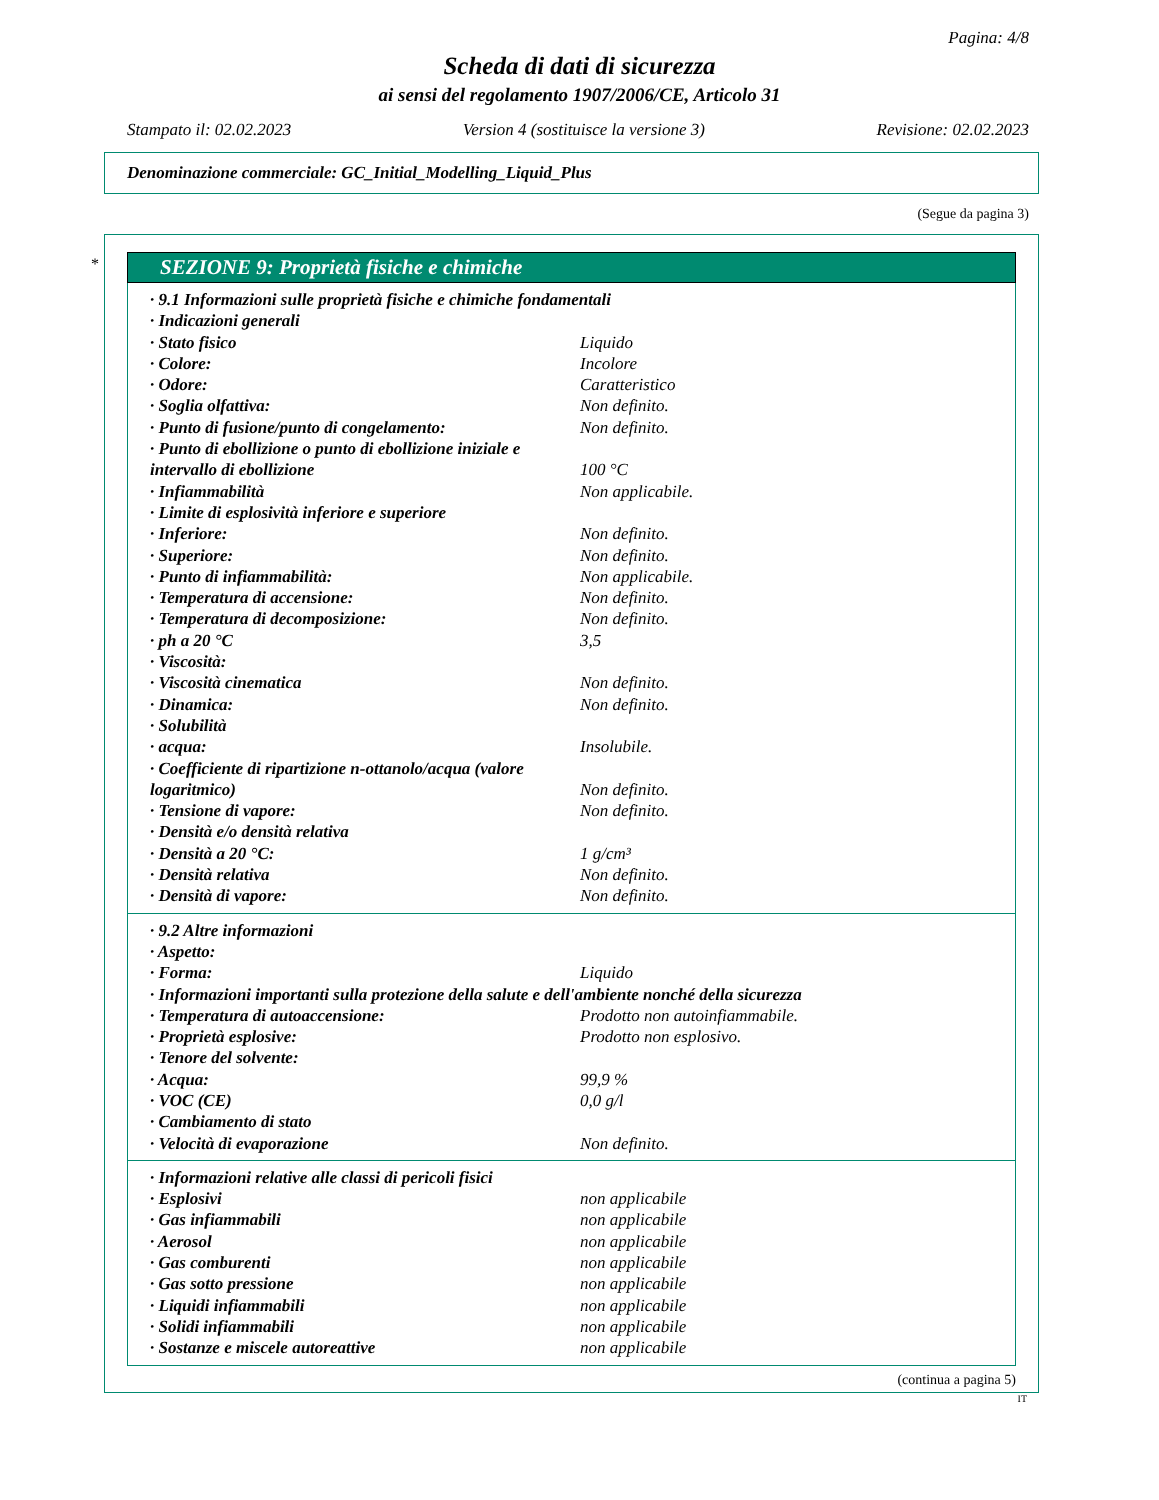Pagina: 4/8
Scheda di dati di sicurezza
ai sensi del regolamento 1907/2006/CE, Articolo 31
Stampato il: 02.02.2023 Version 4 (sostituisce la versione 3) Revisione: 02.02.2023
Denominazione commerciale: GC_Initial_Modelling_Liquid_Plus
(Segue da pagina 3)
*
SEZIONE 9: Proprietà fisiche e chimiche
| · 9.1 Informazioni sulle proprietà fisiche e chimiche fondamentali | |
| · Indicazioni generali | |
| · Stato fisico | Liquido |
| · Colore: | Incolore |
| · Odore: | Caratteristico |
| · Soglia olfattiva: | Non definito. |
| · Punto di fusione/punto di congelamento: | Non definito. |
| · Punto di ebollizione o punto di ebollizione iniziale e intervallo di ebollizione | 100 °C |
| · Infiammabilità | Non applicabile. |
| · Limite di esplosività inferiore e superiore | |
| · Inferiore: | Non definito. |
| · Superiore: | Non definito. |
| · Punto di infiammabilità: | Non applicabile. |
| · Temperatura di accensione: | Non definito. |
| · Temperatura di decomposizione: | Non definito. |
| · ph a 20 °C | 3,5 |
| · Viscosità: | |
| · Viscosità cinematica | Non definito. |
| · Dinamica: | Non definito. |
| · Solubilità | |
| · acqua: | Insolubile. |
| · Coefficiente di ripartizione n-ottanolo/acqua (valore logaritmico) | Non definito. |
| · Tensione di vapore: | Non definito. |
| · Densità e/o densità relativa | |
| · Densità a 20 °C: | 1 g/cm³ |
| · Densità relativa | Non definito. |
| · Densità di vapore: | Non definito. |
| · 9.2 Altre informazioni | |
| · Aspetto: | |
| · Forma: | Liquido |
| · Informazioni importanti sulla protezione della salute e dell'ambiente nonché della sicurezza | |
| · Temperatura di autoaccensione: | Prodotto non autoinfiammabile. |
| · Proprietà esplosive: | Prodotto non esplosivo. |
| · Tenore del solvente: | |
| · Acqua: | 99,9 % |
| · VOC (CE) | 0,0 g/l |
| · Cambiamento di stato | |
| · Velocità di evaporazione | Non definito. |
| · Informazioni relative alle classi di pericoli fisici | |
| · Esplosivi | non applicabile |
| · Gas infiammabili | non applicabile |
| · Aerosol | non applicabile |
| · Gas comburenti | non applicabile |
| · Gas sotto pressione | non applicabile |
| · Liquidi infiammabili | non applicabile |
| · Solidi infiammabili | non applicabile |
| · Sostanze e miscele autoreattive | non applicabile |
(continua a pagina 5)
IT